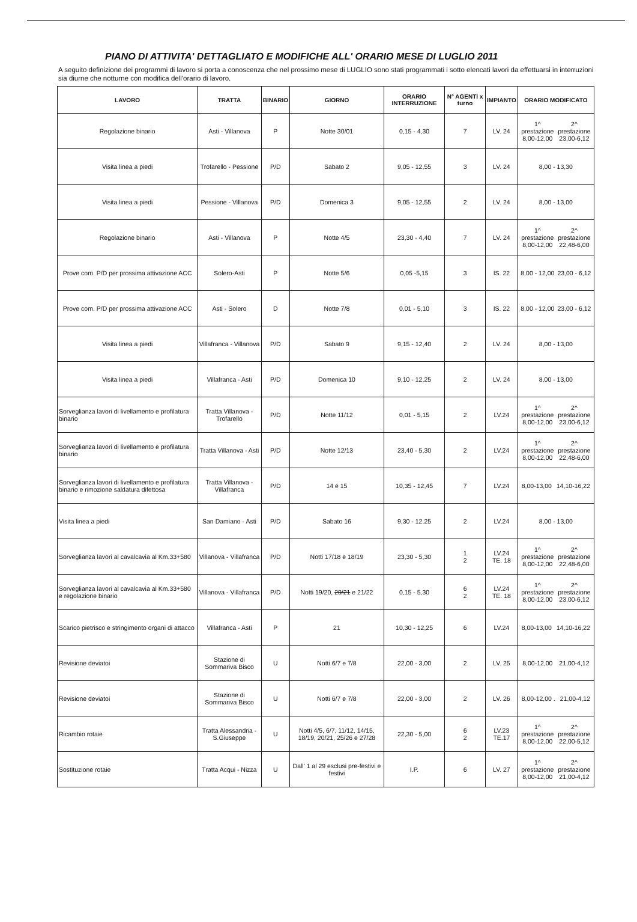PIANO DI ATTIVITA' DETTAGLIATO E MODIFICHE ALL' ORARIO MESE DI LUGLIO 2011
A seguito definizione dei programmi di lavoro si porta a conoscenza che nel prossimo mese di LUGLIO sono stati programmati i sotto elencati lavori da effettuarsi in interruzioni sia diurne che notturne con modifica dell'orario di lavoro.
| LAVORO | TRATTA | BINARIO | GIORNO | ORARIO INTERRUZIONE | N° AGENTI x turno | IMPIANTO | ORARIO MODIFICATO |
| --- | --- | --- | --- | --- | --- | --- | --- |
| Regolazione binario | Asti - Villanova | P | Notte 30/01 | 0,15 - 4,30 | 7 | LV. 24 | 1^ prestazione 8,00-12,00 2^ prestazione 23,00-6,12 |
| Visita linea a piedi | Trofarello - Pessione | P/D | Sabato 2 | 9,05 - 12,55 | 3 | LV. 24 | 8,00 - 13,30 |
| Visita linea a piedi | Pessione - Villanova | P/D | Domenica 3 | 9,05 - 12,55 | 2 | LV. 24 | 8,00 - 13,00 |
| Regolazione binario | Asti - Villanova | P | Notte 4/5 | 23,30 - 4,40 | 7 | LV. 24 | 1^ prestazione 8,00-12,00 2^ prestazione 22,48-6,00 |
| Prove com. P/D per prossima attivazione ACC | Solero-Asti | P | Notte 5/6 | 0,05 -5,15 | 3 | IS. 22 | 8,00 - 12,00 23,00 - 6,12 |
| Prove com. P/D per prossima attivazione ACC | Asti - Solero | D | Notte 7/8 | 0,01 - 5,10 | 3 | IS. 22 | 8,00 - 12,00 23,00 - 6,12 |
| Visita linea a piedi | Villafranca - Villanova | P/D | Sabato 9 | 9,15 - 12,40 | 2 | LV. 24 | 8,00 - 13,00 |
| Visita linea a piedi | Villafranca - Asti | P/D | Domenica 10 | 9,10 - 12,25 | 2 | LV. 24 | 8,00 - 13,00 |
| Sorveglianza lavori di livellamento e profilatura binario | Tratta Villanova - Trofarello | P/D | Notte 11/12 | 0,01 - 5,15 | 2 | LV.24 | 1^ prestazione 8,00-12,00 2^ prestazione 23,00-6,12 |
| Sorveglianza lavori di livellamento e profilatura binario | Tratta Villanova - Asti | P/D | Notte 12/13 | 23,40 - 5,30 | 2 | LV.24 | 1^ prestazione 8,00-12,00 2^ prestazione 22,48-6,00 |
| Sorveglianza lavori di livellamento e profilatura binario e rimozione saldatura difettosa | Tratta Villanova - Villafranca | P/D | 14 e 15 | 10,35 - 12,45 | 7 | LV.24 | 8,00-13,00 14,10-16,22 |
| Visita linea a piedi | San Damiano - Asti | P/D | Sabato 16 | 9,30 - 12.25 | 2 | LV.24 | 8,00 - 13,00 |
| Sorveglianza lavori al cavalcavia al Km.33+580 | Villanova - Villafranca | P/D | Notti 17/18 e 18/19 | 23,30 - 5,30 | 1 2 | LV.24 TE. 18 | 1^ prestazione 8,00-12,00 2^ prestazione 22,48-6,00 |
| Sorveglianza lavori al cavalcavia al Km.33+580 e regolazione binario | Villanova - Villafranca | P/D | Notti 19/20, 20/21 e 21/22 | 0,15 - 5,30 | 6 2 | LV.24 TE. 18 | 1^ prestazione 8,00-12,00 2^ prestazione 23,00-6,12 |
| Scarico pietrisco e stringimento organi di attacco | Villafranca - Asti | P | 21 | 10,30 - 12,25 | 6 | LV.24 | 8,00-13,00 14,10-16,22 |
| Revisione deviatoi | Stazione di Sommariva Bisco | U | Notti 6/7 e 7/8 | 22,00 - 3,00 | 2 | LV. 25 | 8,00-12,00 21,00-4,12 |
| Revisione deviatoi | Stazione di Sommariva Bisco | U | Notti 6/7 e 7/8 | 22,00 - 3,00 | 2 | LV. 26 | 8,00-12,00 . 21,00-4,12 |
| Ricambio rotaie | Tratta Alessandria - S.Giuseppe | U | Notti 4/5, 6/7, 11/12, 14/15, 18/19, 20/21, 25/26 e 27/28 | 22,30 - 5,00 | 6 2 | LV.23 TE.17 | 1^ prestazione 8,00-12,00 2^ prestazione 22,00-5,12 |
| Sostituzione rotaie | Tratta Acqui - Nizza | U | Dall' 1 al 29 esclusi pre-festivi e festivi | I.P. | 6 | LV. 27 | 1^ prestazione 8,00-12,00 2^ prestazione 21,00-4,12 |